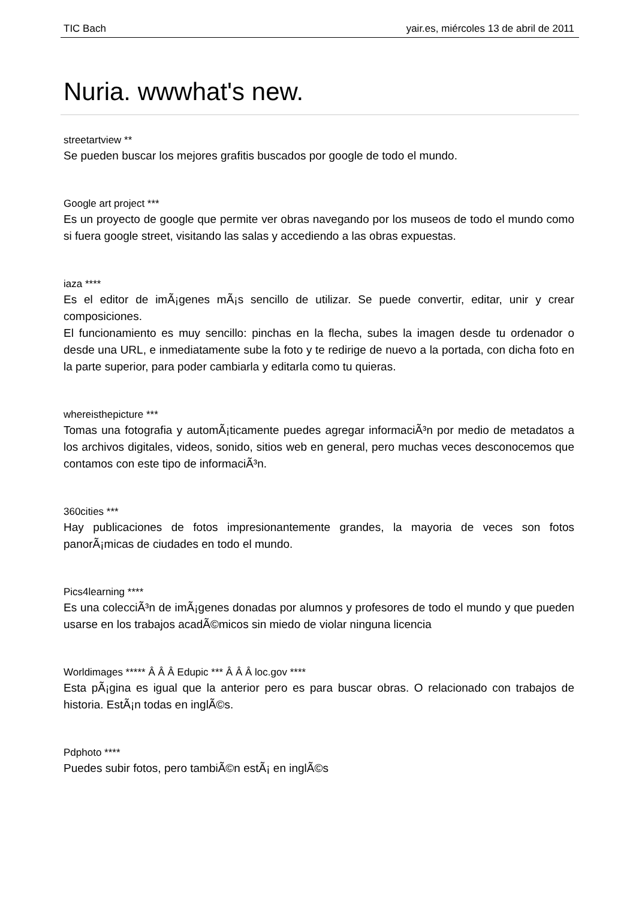TIC Bach yair.es, miércoles 13 de abril de 2011
Nuria. wwwhat's new.
streetartview **
Se pueden buscar los mejores grafitis buscados por google de todo el mundo.
Google art project ***
Es un proyecto de google que permite ver obras navegando por los museos de todo el mundo como si fuera google street, visitando las salas y accediendo a las obras expuestas.
iaza ****
Es el editor de imÃ¡genes mÃ¡s sencillo de utilizar. Se puede convertir, editar, unir y crear composiciones.
El funcionamiento es muy sencillo: pinchas en la flecha, subes la imagen desde tu ordenador o desde una URL, e inmediatamente sube la foto y te redirige de nuevo a la portada, con dicha foto en la parte superior, para poder cambiarla y editarla como tu quieras.
whereisthepicture ***
Tomas una fotografia y automÃ¡ticamente puedes agregar informaciÃ³n por medio de metadatos a los archivos digitales, videos, sonido, sitios web en general, pero muchas veces desconocemos que contamos con este tipo de informaciÃ³n.
360cities ***
Hay publicaciones de fotos impresionantemente grandes, la mayoria de veces son fotos panorÃ¡micas de ciudades en todo el mundo.
Pics4learning ****
Es una colecciÃ³n de imÃ¡genes donadas por alumnos y profesores de todo el mundo y que pueden usarse en los trabajos acadÃ©micos sin miedo de violar ninguna licencia
Worldimages ***** Â Â Â Edupic *** Â Â Â loc.gov ****
Esta pÃ¡gina es igual que la anterior pero es para buscar obras. O relacionado con trabajos de historia. EstÃ¡n todas en inglÃ©s.
Pdphoto ****
Puedes subir fotos, pero tambiÃ©n estÃ¡ en inglÃ©s